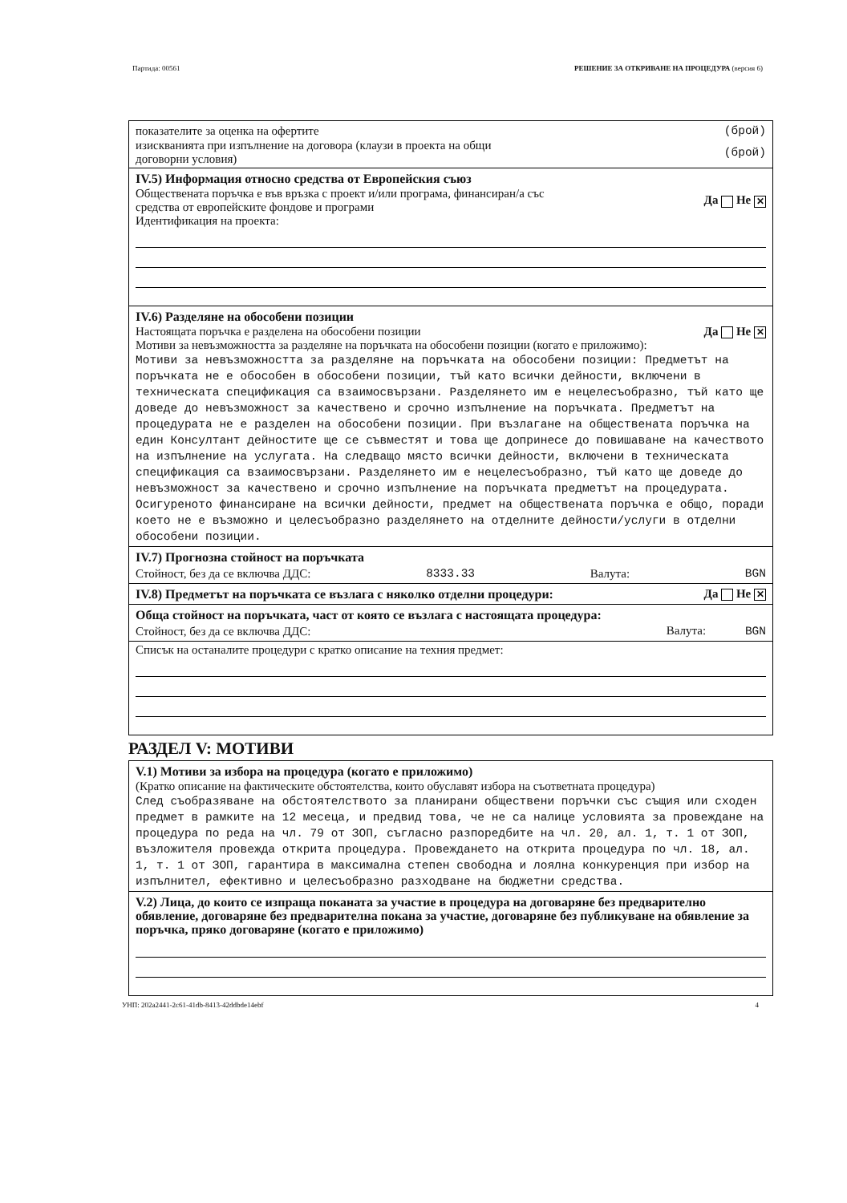Партида: 00561 РЕШЕНИЕ ЗА ОТКРИВАНЕ НА ПРОЦЕДУРА (версия 6)
показателите за оценка на офертите (брой)
изискванията при изпълнение на договора (клаузи в проекта на общи
договорни условия) (брой)
IV.5) Информация относно средства от Европейския съюз
Обществената поръчка е във връзка с проект и/или програма, финансиран/а със
средства от европейските фондове и програми Да Не ✕
Идентификация на проекта:
IV.6) Разделяне на обособени позиции
Настоящата поръчка е разделена на обособени позиции Да Не ✕
Мотиви за невъзможността за разделяне на поръчката на обособени позиции (когато е приложимо):
Мотиви за невъзможността за разделяне на поръчката на обособени позиции: Предметът на поръчката не е обособен в обособени позиции, тъй като всички дейности, включени в техническата спецификация са взаимосвързани. Разделянето им е нецелесъобразно, тъй като ще доведе до невъзможност за качествено и срочно изпълнение на поръчката. Предметът на процедурата не е разделен на обособени позиции. При възлагане на обществената поръчка на един Консултант дейностите ще се съвместят и това ще допринесе до повишаване на качеството на изпълнение на услугата. На следващо място всички дейности, включени в техническата спецификация са взаимосвързани. Разделянето им е нецелесъобразно, тъй като ще доведе до невъзможност за качествено и срочно изпълнение на поръчката предметът на процедурата. Осигуреното финансиране на всички дейности, предмет на обществената поръчка е общо, поради което не е възможно и целесъобразно разделянето на отделните дейности/услуги в отделни обособени позиции.
IV.7) Прогнозна стойност на поръчката
Стойност, без да се включва ДДС: 8333.33 Валута: BGN
IV.8) Предметът на поръчката се възлага с няколко отделни процедури:
Да Не ✕
Обща стойност на поръчката, част от която се възлага с настоящата процедура:
Стойност, без да се включва ДДС: Валута: BGN
Списък на останалите процедури с кратко описание на техния предмет:
РАЗДЕЛ V: МОТИВИ
V.1) Мотиви за избора на процедура (когато е приложимо)
(Кратко описание на фактическите обстоятелства, които обуславят избора на съответната процедура)
След съобразяване на обстоятелството за планирани обществени поръчки със същия или сходен предмет в рамките на 12 месеца, и предвид това, че не са налице условията за провеждане на процедура по реда на чл. 79 от ЗОП, съгласно разпоредбите на чл. 20, ал. 1, т. 1 от ЗОП, възложителя провежда открита процедура. Провеждането на открита процедура по чл. 18, ал. 1, т. 1 от ЗОП, гарантира в максимална степен свободна и лоялна конкуренция при избор на изпълнител, ефективно и целесъобразно разходване на бюджетни средства.
V.2) Лица, до които се изпраща поканата за участие в процедура на договаряне без предварително обявление, договаряне без предварителна покана за участие, договаряне без публикуване на обявление за поръчка, пряко договаряне (когато е приложимо)
УНП: 202a2441-2c61-41db-8413-42ddbde14ebf 4